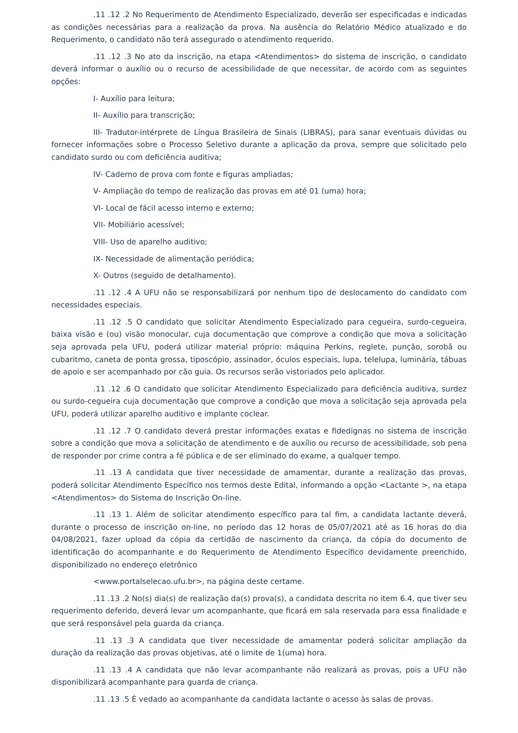.11 .12 .2 No Requerimento de Atendimento Especializado, deverão ser especificadas e indicadas as condições necessárias para a realização da prova. Na ausência do Relatório Médico atualizado e do Requerimento, o candidato não terá assegurado o atendimento requerido.
.11 .12 .3 No ato da inscrição, na etapa <Atendimentos> do sistema de inscrição, o candidato deverá informar o auxílio ou o recurso de acessibilidade de que necessitar, de acordo com as seguintes opções:
I- Auxílio para leitura;
II- Auxílio para transcrição;
III- Tradutor-intérprete de Língua Brasileira de Sinais (LIBRAS), para sanar eventuais dúvidas ou fornecer informações sobre o Processo Seletivo durante a aplicação da prova, sempre que solicitado pelo candidato surdo ou com deficiência auditiva;
IV- Caderno de prova com fonte e figuras ampliadas;
V- Ampliação do tempo de realização das provas em até 01 (uma) hora;
VI- Local de fácil acesso interno e externo;
VII- Mobiliário acessível;
VIII- Uso de aparelho auditivo;
IX- Necessidade de alimentação periódica;
X- Outros (seguido de detalhamento).
.11 .12 .4 A UFU não se responsabilizará por nenhum tipo de deslocamento do candidato com necessidades especiais.
.11 .12 .5 O candidato que solicitar Atendimento Especializado para cegueira, surdo-cegueira, baixa visão e (ou) visão monocular, cuja documentação que comprove a condição que mova a solicitação seja aprovada pela UFU, poderá utilizar material próprio: máquina Perkins, reglete, punção, sorobã ou cubaritmo, caneta de ponta grossa, tiposcópio, assinador, óculos especiais, lupa, telelupa, luminária, tábuas de apoio e ser acompanhado por cão guia. Os recursos serão vistoriados pelo aplicador.
.11 .12 .6 O candidato que solicitar Atendimento Especializado para deficiência auditiva, surdez ou surdo-cegueira cuja documentação que comprove a condição que mova a solicitação seja aprovada pela UFU, poderá utilizar aparelho auditivo e implante coclear.
.11 .12 .7 O candidato deverá prestar informações exatas e fidedignas no sistema de inscrição sobre a condição que mova a solicitação de atendimento e de auxílio ou recurso de acessibilidade, sob pena de responder por crime contra a fé pública e de ser eliminado do exame, a qualquer tempo.
.11 .13 A candidata que tiver necessidade de amamentar, durante a realização das provas, poderá solicitar Atendimento Específico nos termos deste Edital, informando a opção <Lactante >, na etapa <Atendimentos> do Sistema de Inscrição On-line.
.11 .13 1. Além de solicitar atendimento específico para tal fim, a candidata lactante deverá, durante o processo de inscrição on-line, no período das 12 horas de 05/07/2021 até as 16 horas do dia 04/08/2021, fazer upload da cópia da certidão de nascimento da criança, da cópia do documento de identificação do acompanhante e do Requerimento de Atendimento Específico devidamente preenchido, disponibilizado no endereço eletrônico
<www.portalselecao.ufu.br>, na página deste certame.
.11 .13 .2 No(s) dia(s) de realização da(s) prova(s), a candidata descrita no item 6.4, que tiver seu requerimento deferido, deverá levar um acompanhante, que ficará em sala reservada para essa finalidade e que será responsável pela guarda da criança.
.11 .13 .3 A candidata que tiver necessidade de amamentar poderá solicitar ampliação da duração da realização das provas objetivas, até o limite de 1(uma) hora.
.11 .13 .4 A candidata que não levar acompanhante não realizará as provas, pois a UFU não disponibilizará acompanhante para guarda de criança.
.11 .13 .5 É vedado ao acompanhante da candidata lactante o acesso às salas de provas.